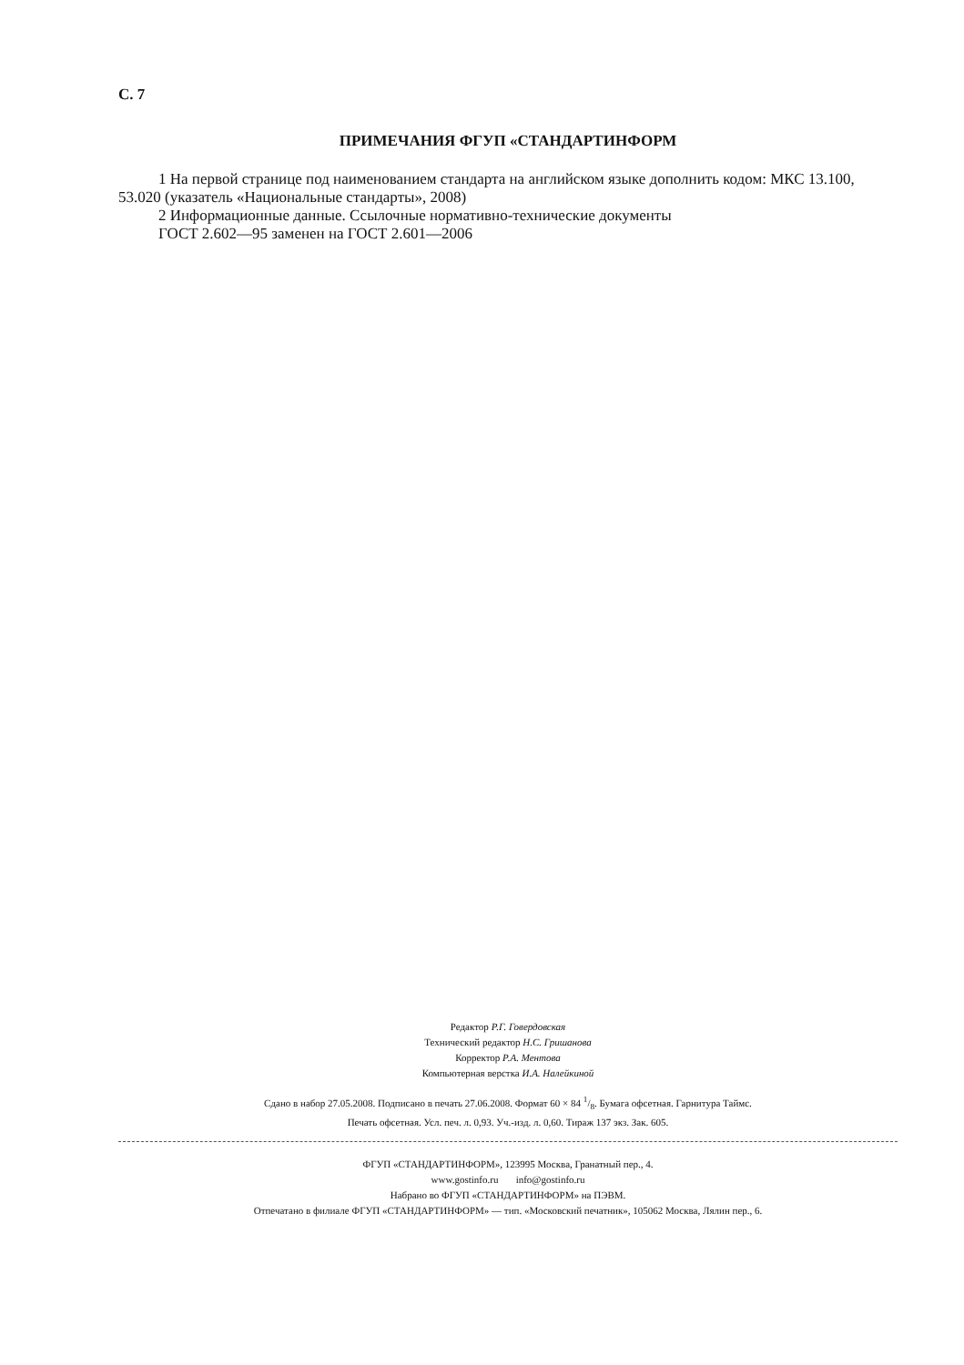С. 7
ПРИМЕЧАНИЯ ФГУП «СТАНДАРТИНФОРМ
1 На первой странице под наименованием стандарта на английском языке дополнить кодом: МКС 13.100, 53.020 (указатель «Национальные стандарты», 2008)
2 Информационные данные. Ссылочные нормативно-технические документы
ГОСТ 2.602—95 заменен на ГОСТ 2.601—2006
Редактор Р.Г. Говердовская
Технический редактор Н.С. Гришанова
Корректор Р.А. Ментова
Компьютерная верстка И.А. Налейкиной
Сдано в набор 27.05.2008. Подписано в печать 27.06.2008. Формат 60 × 84 1/8. Бумага офсетная. Гарнитура Таймс.
Печать офсетная. Усл. печ. л. 0,93. Уч.-изд. л. 0,60. Тираж 137 экз. Зак. 605.
ФГУП «СТАНДАРТИНФОРМ», 123995 Москва, Гранатный пер., 4.
www.gostinfo.ru info@gostinfo.ru
Набрано во ФГУП «СТАНДАРТИНФОРМ» на ПЭВМ.
Отпечатано в филиале ФГУП «СТАНДАРТИНФОРМ» — тип. «Московский печатник», 105062 Москва, Лялин пер., 6.